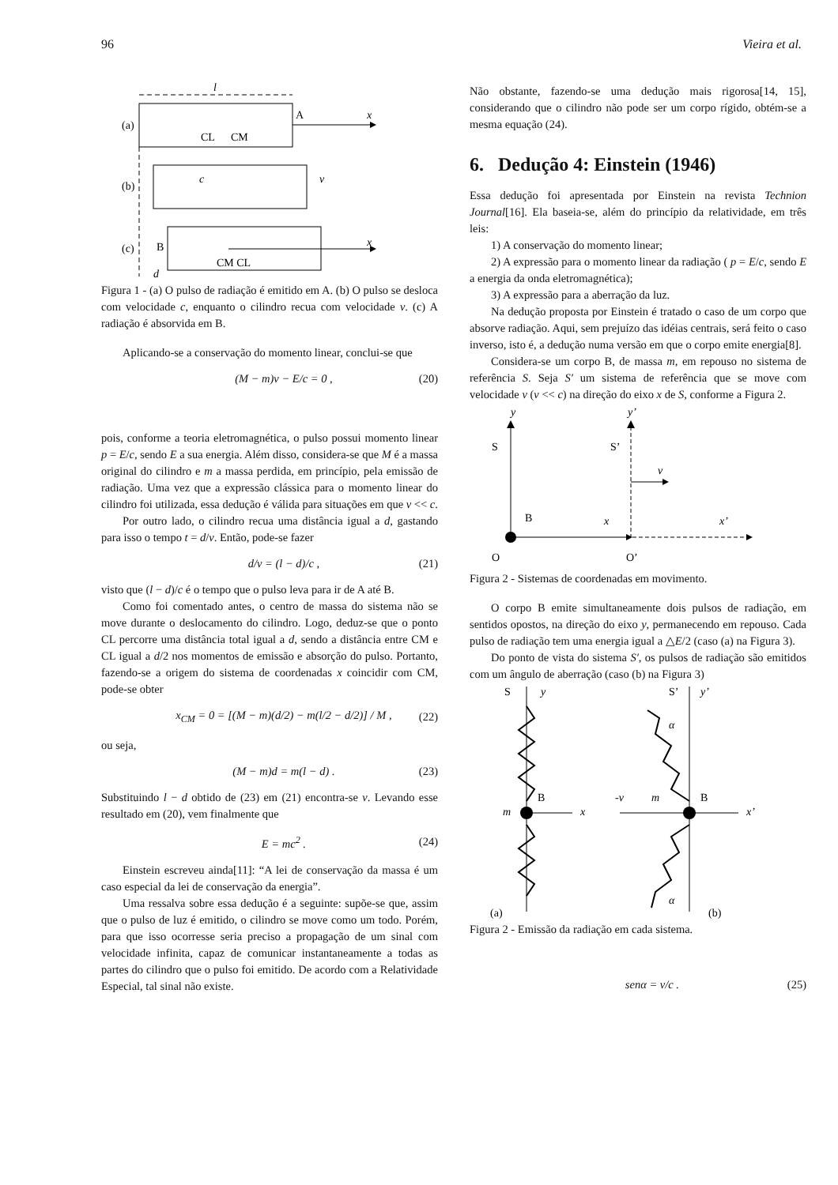96 Vieira et al.
l
(a)
x
A
CL
CM
(b)
c
v
(c)
B
CM CL
x
d
Figura 1 - (a) O pulso de radiação é emitido em A. (b) O pulso se desloca com velocidade c, enquanto o cilindro recua com velocidade v. (c) A radiação é absorvida em B.
Aplicando-se a conservação do momento linear, conclui-se que
(M − m)v − E/c = 0 , (20)
pois, conforme a teoria eletromagnética, o pulso possui momento linear p = E/c, sendo E a sua energia. Além disso, considera-se que M é a massa original do cilindro e m a massa perdida, em princípio, pela emissão de radiação. Uma vez que a expressão clássica para o momento linear do cilindro foi utilizada, essa dedução é válida para situações em que v << c.
Por outro lado, o cilindro recua uma distância igual a d, gastando para isso o tempo t = d/v. Então, pode-se fazer
d/v = (l − d)/c , (21)
visto que (l − d)/c é o tempo que o pulso leva para ir de A até B.
Como foi comentado antes, o centro de massa do sistema não se move durante o deslocamento do cilindro. Logo, deduz-se que o ponto CL percorre uma distância total igual a d, sendo a distância entre CM e CL igual a d/2 nos momentos de emissão e absorção do pulso. Portanto, fazendo-se a origem do sistema de coordenadas x coincidir com CM, pode-se obter
x<sub>CM</sub> = 0 = [(M − m)(d/2) − m(l/2 − d/2)] / M , (22)
ou seja,
(M − m)d = m(l − d) . (23)
Substituindo l − d obtido de (23) em (21) encontra-se v. Levando esse resultado em (20), vem finalmente que
E = mc<sup>2</sup> . (24)
Einstein escreveu ainda[11]: “A lei de conservação da massa é um caso especial da lei de conservação da energia”.
Uma ressalva sobre essa dedução é a seguinte: supõe-se que, assim que o pulso de luz é emitido, o cilindro se move como um todo. Porém, para que isso ocorresse seria preciso a propagação de um sinal com velocidade infinita, capaz de comunicar instantaneamente a todas as partes do cilindro que o pulso foi emitido. De acordo com a Relatividade Especial, tal sinal não existe.
Não obstante, fazendo-se uma dedução mais rigorosa[14, 15], considerando que o cilindro não pode ser um corpo rígido, obtém-se a mesma equação (24).
6. Dedução 4: Einstein (1946)
Essa dedução foi apresentada por Einstein na revista Technion Journal[16]. Ela baseia-se, além do princípio da relatividade, em três leis:
1) A conservação do momento linear;
2) A expressão para o momento linear da radiação ( p = E/c, sendo E a energia da onda eletromagnética);
3) A expressão para a aberração da luz.
Na dedução proposta por Einstein é tratado o caso de um corpo que absorve radiação. Aqui, sem prejuízo das idéias centrais, será feito o caso inverso, isto é, a dedução numa versão em que o corpo emite energia[8].
Considera-se um corpo B, de massa m, em repouso no sistema de referência S. Seja S′ um sistema de referência que se move com velocidade v (v << c) na direção do eixo x de S, conforme a Figura 2.
y
y’
S
S’
v
B
x
x’
O
O’
Figura 2 - Sistemas de coordenadas em movimento.
O corpo B emite simultaneamente dois pulsos de radiação, em sentidos opostos, na direção do eixo y, permanecendo em repouso. Cada pulso de radiação tem uma energia igual a △E/2 (caso (a) na Figura 3).
Do ponto de vista do sistema S′, os pulsos de radiação são emitidos com um ângulo de aberração (caso (b) na Figura 3)
S
y
S’
y’
m
B
x
-v
m
B
x’
α
α
(a)
(b)
Figura 2 - Emissão da radiação em cada sistema.
senα = v/c . (25)